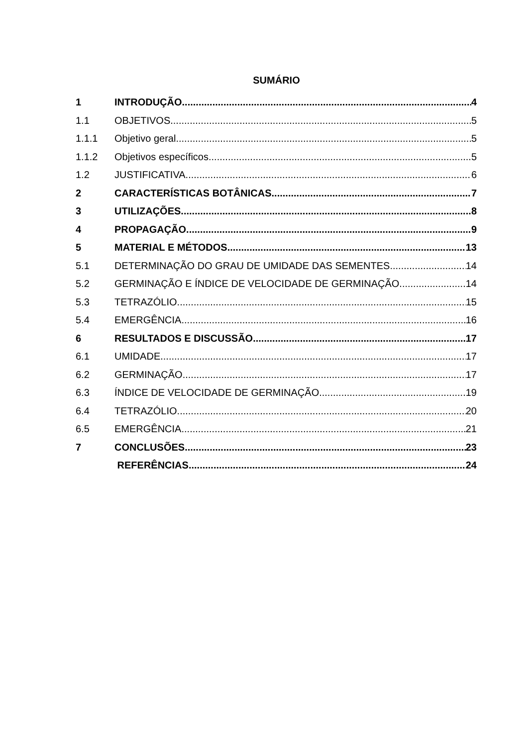SUMÁRIO
1 INTRODUÇÃO 4
1.1 OBJETIVOS 5
1.1.1 Objetivo geral 5
1.1.2 Objetivos específicos 5
1.2 JUSTIFICATIVA 6
2 CARACTERÍSTICAS BOTÂNICAS 7
3 UTILIZAÇÕES 8
4 PROPAGAÇÃO 9
5 MATERIAL E MÉTODOS 13
5.1 DETERMINAÇÃO DO GRAU DE UMIDADE DAS SEMENTES 14
5.2 GERMINAÇÃO E ÍNDICE DE VELOCIDADE DE GERMINAÇÃO 14
5.3 TETRAZÓLIO 15
5.4 EMERGÊNCIA 16
6 RESULTADOS E DISCUSSÃO 17
6.1 UMIDADE 17
6.2 GERMINAÇÃO 17
6.3 ÍNDICE DE VELOCIDADE DE GERMINAÇÃO 19
6.4 TETRAZÓLIO 20
6.5 EMERGÊNCIA 21
7 CONCLUSÕES 23
REFERÊNCIAS 24